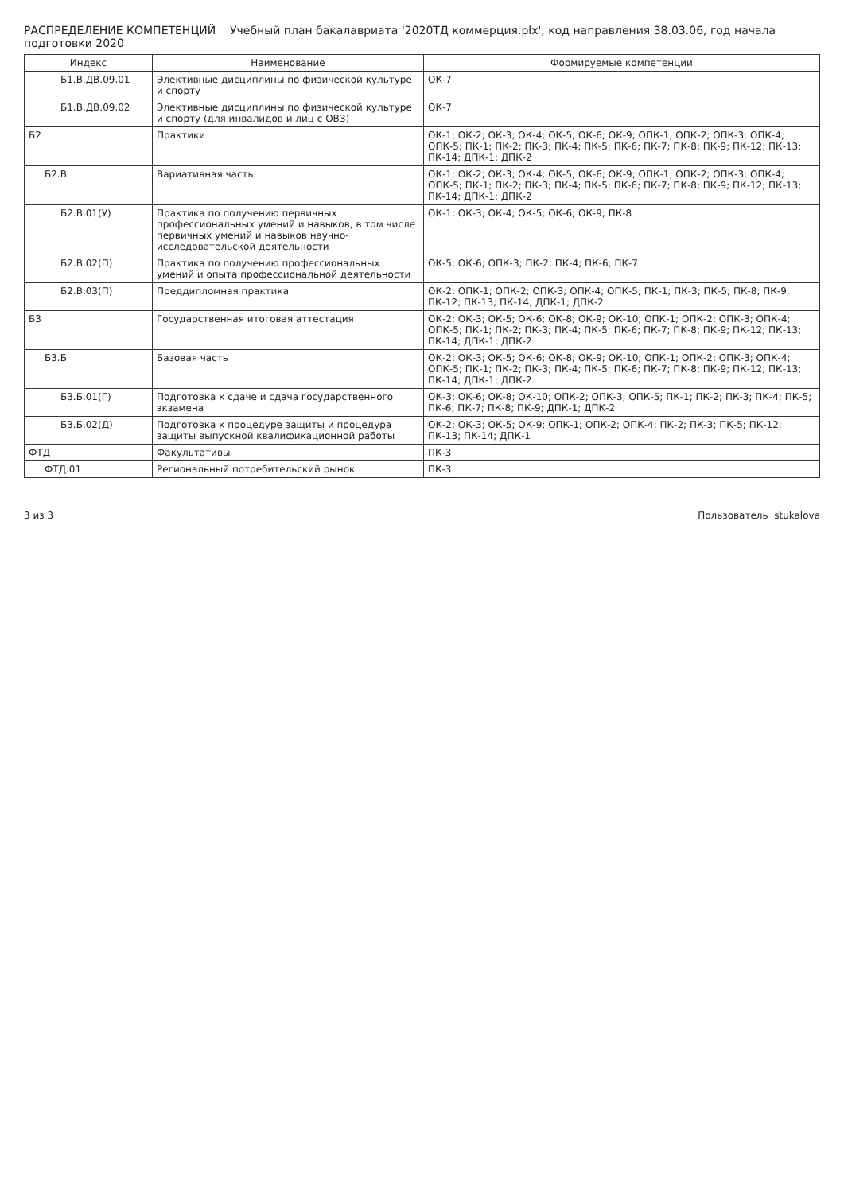РАСПРЕДЕЛЕНИЕ КОМПЕТЕНЦИЙ Учебный план бакалавриата '2020ТД коммерция.plx', код направления 38.03.06, год начала подготовки 2020
| Индекс | Наименование | Формируемые компетенции |
| --- | --- | --- |
| Б1.В.ДВ.09.01 | Элективные дисциплины по физической культуре и спорту | ОК-7 |
| Б1.В.ДВ.09.02 | Элективные дисциплины по физической культуре и спорту (для инвалидов и лиц с ОВЗ) | ОК-7 |
| Б2 | Практики | ОК-1; ОК-2; ОК-3; ОК-4; ОК-5; ОК-6; ОК-9; ОПК-1; ОПК-2; ОПК-3; ОПК-4; ОПК-5; ПК-1; ПК-2; ПК-3; ПК-4; ПК-5; ПК-6; ПК-7; ПК-8; ПК-9; ПК-12; ПК-13; ПК-14; ДПК-1; ДПК-2 |
| Б2.В | Вариативная часть | ОК-1; ОК-2; ОК-3; ОК-4; ОК-5; ОК-6; ОК-9; ОПК-1; ОПК-2; ОПК-3; ОПК-4; ОПК-5; ПК-1; ПК-2; ПК-3; ПК-4; ПК-5; ПК-6; ПК-7; ПК-8; ПК-9; ПК-12; ПК-13; ПК-14; ДПК-1; ДПК-2 |
| Б2.В.01(У) | Практика по получению первичных профессиональных умений и навыков, в том числе первичных умений и навыков научно-исследовательской деятельности | ОК-1; ОК-3; ОК-4; ОК-5; ОК-6; ОК-9; ПК-8 |
| Б2.В.02(П) | Практика по получению профессиональных умений и опыта профессиональной деятельности | ОК-5; ОК-6; ОПК-3; ПК-2; ПК-4; ПК-6; ПК-7 |
| Б2.В.03(П) | Преддипломная практика | ОК-2; ОПК-1; ОПК-2; ОПК-3; ОПК-4; ОПК-5; ПК-1; ПК-3; ПК-5; ПК-8; ПК-9; ПК-12; ПК-13; ПК-14; ДПК-1; ДПК-2 |
| Б3 | Государственная итоговая аттестация | ОК-2; ОК-3; ОК-5; ОК-6; ОК-8; ОК-9; ОК-10; ОПК-1; ОПК-2; ОПК-3; ОПК-4; ОПК-5; ПК-1; ПК-2; ПК-3; ПК-4; ПК-5; ПК-6; ПК-7; ПК-8; ПК-9; ПК-12; ПК-13; ПК-14; ДПК-1; ДПК-2 |
| Б3.Б | Базовая часть | ОК-2; ОК-3; ОК-5; ОК-6; ОК-8; ОК-9; ОК-10; ОПК-1; ОПК-2; ОПК-3; ОПК-4; ОПК-5; ПК-1; ПК-2; ПК-3; ПК-4; ПК-5; ПК-6; ПК-7; ПК-8; ПК-9; ПК-12; ПК-13; ПК-14; ДПК-1; ДПК-2 |
| Б3.Б.01(Г) | Подготовка к сдаче и сдача государственного экзамена | ОК-3; ОК-6; ОК-8; ОК-10; ОПК-2; ОПК-3; ОПК-5; ПК-1; ПК-2; ПК-3; ПК-4; ПК-5; ПК-6; ПК-7; ПК-8; ПК-9; ДПК-1; ДПК-2 |
| Б3.Б.02(Д) | Подготовка к процедуре защиты и процедура защиты выпускной квалификационной работы | ОК-2; ОК-3; ОК-5; ОК-9; ОПК-1; ОПК-2; ОПК-4; ПК-2; ПК-3; ПК-5; ПК-12; ПК-13; ПК-14; ДПК-1 |
| ФТД | Факультативы | ПК-3 |
| ФТД.01 | Региональный потребительский рынок | ПК-3 |
3 из 3 Пользователь stukalova